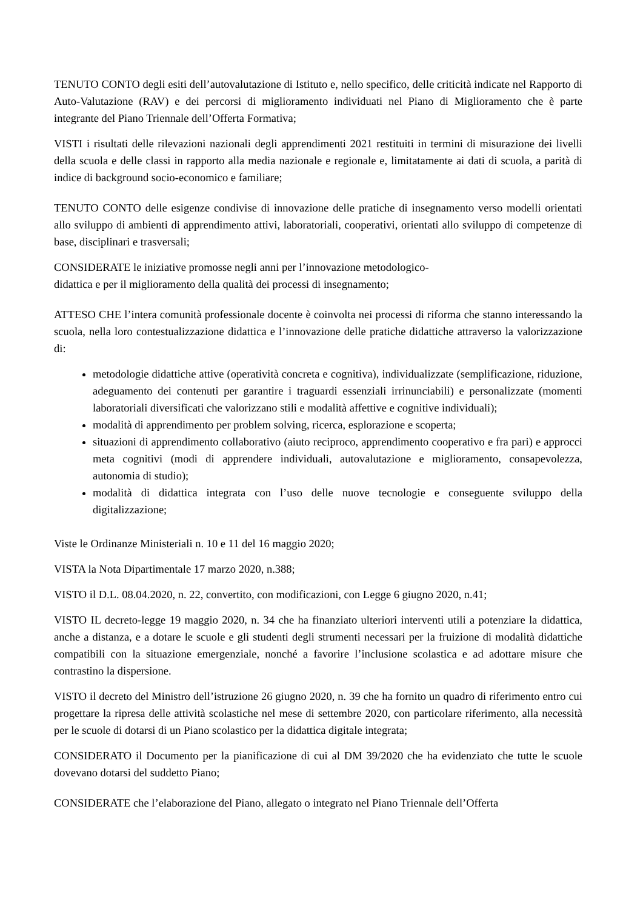TENUTO CONTO degli esiti dell’autovalutazione di Istituto e, nello specifico, delle criticità indicate nel Rapporto di Auto-Valutazione (RAV) e dei percorsi di miglioramento individuati nel Piano di Miglioramento che è parte integrante del Piano Triennale dell’Offerta Formativa;
VISTI i risultati delle rilevazioni nazionali degli apprendimenti 2021 restituiti in termini di misurazione dei livelli della scuola e delle classi in rapporto alla media nazionale e regionale e, limitatamente ai dati di scuola, a parità di indice di background socio-economico e familiare;
TENUTO CONTO delle esigenze condivise di innovazione delle pratiche di insegnamento verso modelli orientati allo sviluppo di ambienti di apprendimento attivi, laboratoriali, cooperativi, orientati allo sviluppo di competenze di base, disciplinari e trasversali;
CONSIDERATE le iniziative promosse negli anni per l’innovazione metodologico-
didattica e per il miglioramento della qualità dei processi di insegnamento;
ATTESO CHE l’intera comunità professionale docente è coinvolta nei processi di riforma che stanno interessando la scuola, nella loro contestualizzazione didattica e l’innovazione delle pratiche didattiche attraverso la valorizzazione di:
metodologie didattiche attive (operatività concreta e cognitiva), individualizzate (semplificazione, riduzione, adeguamento dei contenuti per garantire i traguardi essenziali irrinunciabili) e personalizzate (momenti laboratoriali diversificati che valorizzano stili e modalità affettive e cognitive individuali);
modalità di apprendimento per problem solving, ricerca, esplorazione e scoperta;
situazioni di apprendimento collaborativo (aiuto reciproco, apprendimento cooperativo e fra pari) e approcci meta cognitivi (modi di apprendere individuali, autovalutazione e miglioramento, consapevolezza, autonomia di studio);
modalità di didattica integrata con l’uso delle nuove tecnologie e conseguente sviluppo della digitalizzazione;
Viste le Ordinanze Ministeriali n. 10 e 11 del 16 maggio 2020;
VISTA la Nota Dipartimentale 17 marzo 2020, n.388;
VISTO il D.L. 08.04.2020, n. 22, convertito, con modificazioni, con Legge 6 giugno 2020, n.41;
VISTO IL decreto-legge 19 maggio 2020, n. 34 che ha finanziato ulteriori interventi utili a potenziare la didattica, anche a distanza, e a dotare le scuole e gli studenti degli strumenti necessari per la fruizione di modalità didattiche compatibili con la situazione emergenziale, nonché a favorire l’inclusione scolastica e ad adottare misure che contrastino la dispersione.
VISTO il decreto del Ministro dell’istruzione 26 giugno 2020, n. 39 che ha fornito un quadro di riferimento entro cui progettare la ripresa delle attività scolastiche nel mese di settembre 2020, con particolare riferimento, alla necessità per le scuole di dotarsi di un Piano scolastico per la didattica digitale integrata;
CONSIDERATO il Documento per la pianificazione di cui al DM 39/2020 che ha evidenziato che tutte le scuole dovevano dotarsi del suddetto Piano;
CONSIDERATE che l’elaborazione del Piano, allegato o integrato nel Piano Triennale dell’Offerta